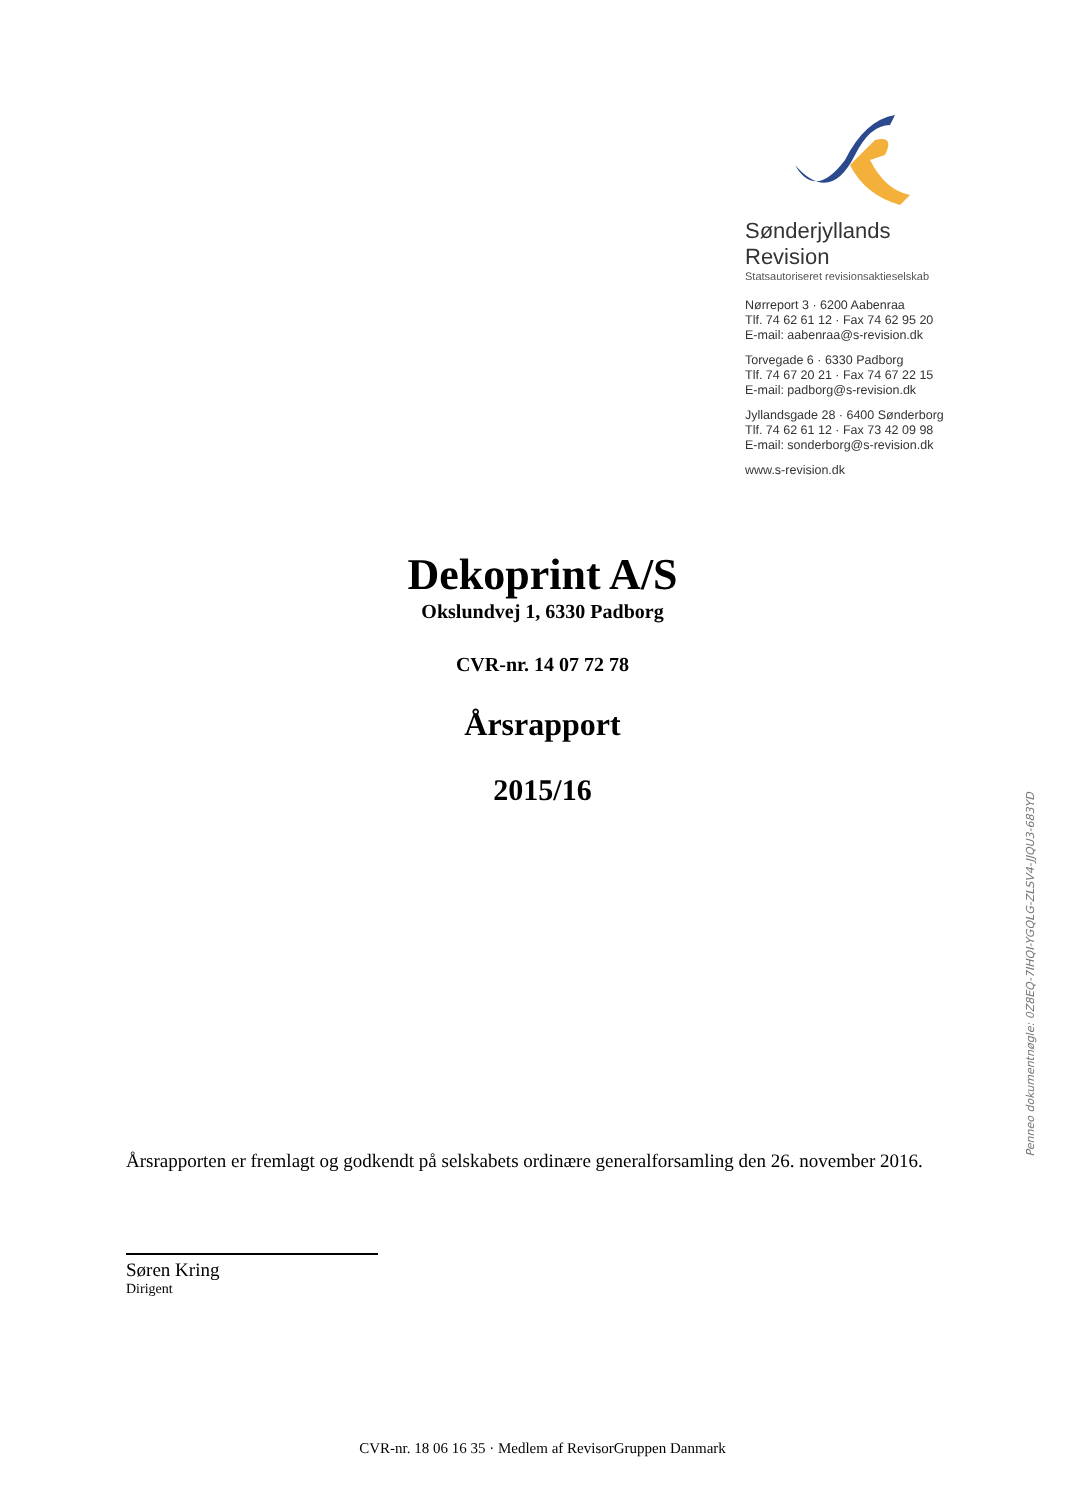Sønderjyllands Revision
Statsautoriseret revisionsaktieselskab
Nørreport 3 · 6200 Aabenraa
Tlf. 74 62 61 12 · Fax 74 62 95 20
E-mail: aabenraa@s-revision.dk
Torvegade 6 · 6330 Padborg
Tlf. 74 67 20 21 · Fax 74 67 22 15
E-mail: padborg@s-revision.dk
Jyllandsgade 28 · 6400 Sønderborg
Tlf. 74 62 61 12 · Fax 73 42 09 98
E-mail: sonderborg@s-revision.dk
www.s-revision.dk
Dekoprint A/S
Okslundvej 1, 6330 Padborg
CVR-nr. 14 07 72 78
Årsrapport
2015/16
Årsrapporten er fremlagt og godkendt på selskabets ordinære generalforsamling den 26. november 2016.
Søren Kring
Dirigent
CVR-nr. 18 06 16 35 · Medlem af RevisorGruppen Danmark
Penneo dokumentnøgle: 0Z8EQ-7IHQI-YGQLG-ZLSV4-JJQU3-683YD